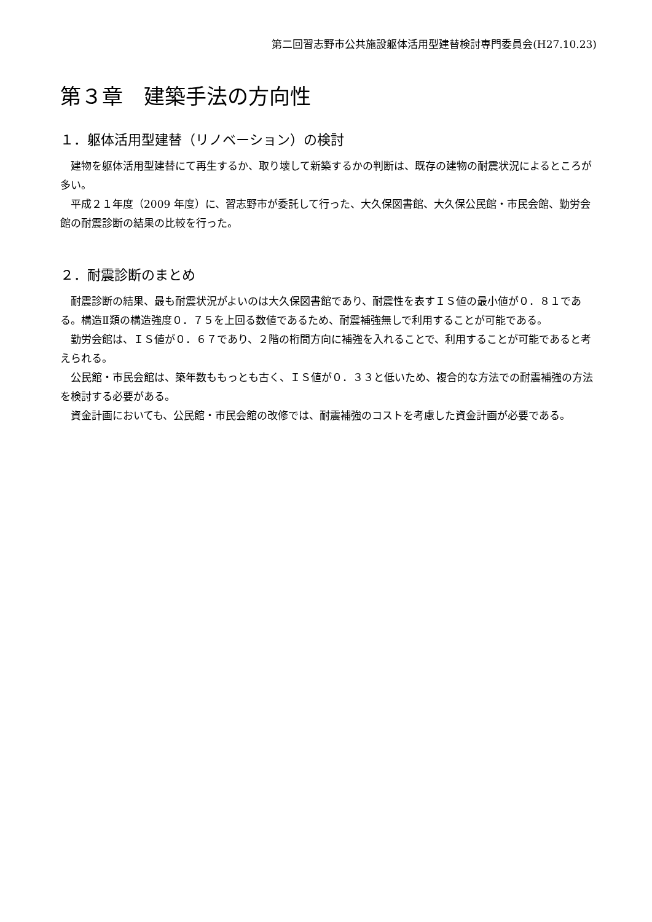第二回習志野市公共施設躯体活用型建替検討専門委員会(H27.10.23)
第３章　建築手法の方向性
１．躯体活用型建替（リノベーション）の検討
建物を躯体活用型建替にて再生するか、取り壊して新築するかの判断は、既存の建物の耐震状況によるところが多い。
平成２１年度（2009 年度）に、習志野市が委託して行った、大久保図書館、大久保公民館・市民会館、勤労会館の耐震診断の結果の比較を行った。
２．耐震診断のまとめ
耐震診断の結果、最も耐震状況がよいのは大久保図書館であり、耐震性を表すＩＳ値の最小値が０．８１である。構造Ⅱ類の構造強度０．７５を上回る数値であるため、耐震補強無しで利用することが可能である。
勤労会館は、ＩＳ値が０．６７であり、２階の桁間方向に補強を入れることで、利用することが可能であると考えられる。
公民館・市民会館は、築年数ももっとも古く、ＩＳ値が０．３３と低いため、複合的な方法での耐震補強の方法を検討する必要がある。
資金計画においても、公民館・市民会館の改修では、耐震補強のコストを考慮した資金計画が必要である。